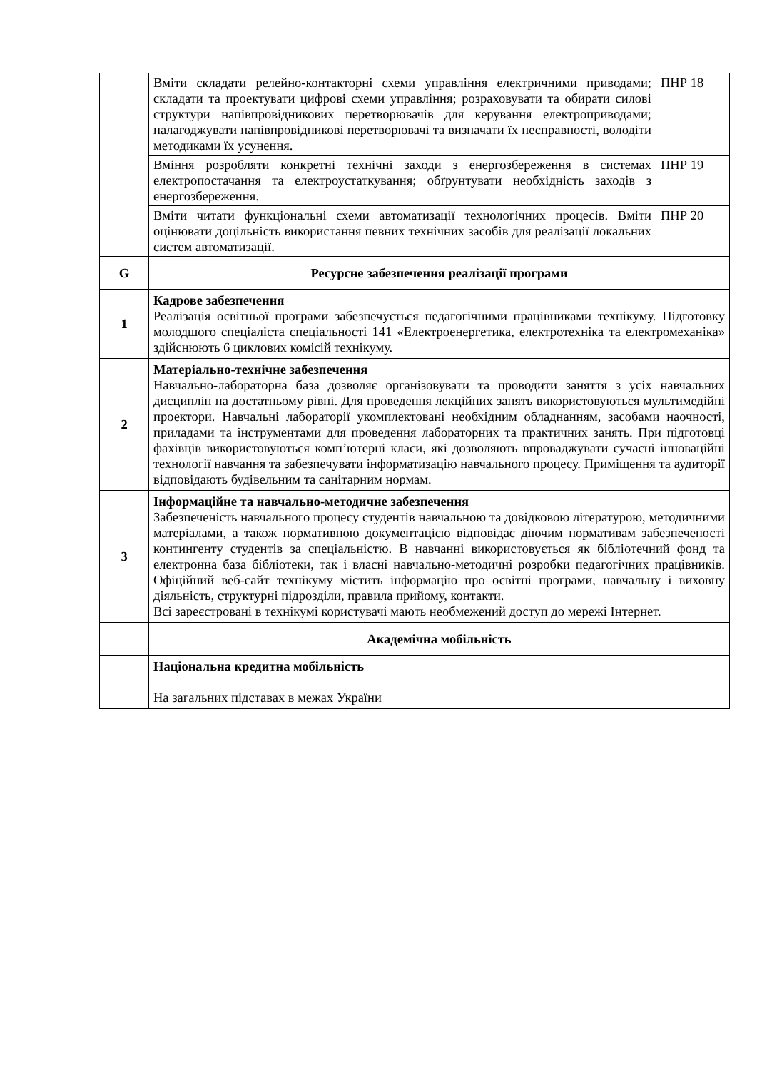| | / Вміти складати релейно-контакторні схеми управління електричними приводами; складати та проектувати цифрові схеми управління; розраховувати та обирати силові структури напівпровідникових перетворювачів для керування електроприводами; налагоджувати напівпровідникові перетворювачі та визначати їх несправності, володіти методиками їх усунення. / ПНР 18 / / Вміння розробляти конкретні технічні заходи з енергозбереження в системах електропостачання та електроустаткування; обґрунтувати необхідність заходів з енергозбереження. / ПНР 19 / / Вміти читати функціональні схеми автоматизації технологічних процесів. Вміти оцінювати доцільність використання певних технічних засобів для реалізації локальних систем автоматизації. / ПНР 20 / |
| G | Ресурсне забезпечення реалізації програми |
| 1 | Кадрове забезпечення Реалізація освітньої програми забезпечується педагогічними працівниками технікуму. Підготовку молодшого спеціаліста спеціальності 141 «Електроенергетика, електротехніка та електромеханіка» здійснюють 6 циклових комісій технікуму. |
| 2 | Матеріально-технічне забезпечення Навчально-лабораторна база дозволяє організовувати та проводити заняття з усіх навчальних дисциплін на достатньому рівні. Для проведення лекційних занять використовуються мультимедійні проектори. Навчальні лабораторії укомплектовані необхідним обладнанням, засобами наочності, приладами та інструментами для проведення лабораторних та практичних занять. При підготовці фахівців використовуються комп’ютерні класи, які дозволяють впроваджувати сучасні інноваційні технології навчання та забезпечувати інформатизацію навчального процесу. Приміщення та аудиторії відповідають будівельним та санітарним нормам. |
| 3 | Інформаційне та навчально-методичне забезпечення Забезпеченість навчального процесу студентів навчальною та довідковою літературою, методичними матеріалами, а також нормативною документацією відповідає діючим нормативам забезпеченості контингенту студентів за спеціальністю. В навчанні використовується як бібліотечний фонд та електронна база бібліотеки, так і власні навчально-методичні розробки педагогічних працівників. Офіційний веб-сайт технікуму містить інформацію про освітні програми, навчальну і виховну діяльність, структурні підрозділи, правила прийому, контакти. Всі зареєстровані в технікумі користувачі мають необмежений доступ до мережі Інтернет. |
| | Академічна мобільність |
| | Національна кредитна мобільність На загальних підставах в межах України |